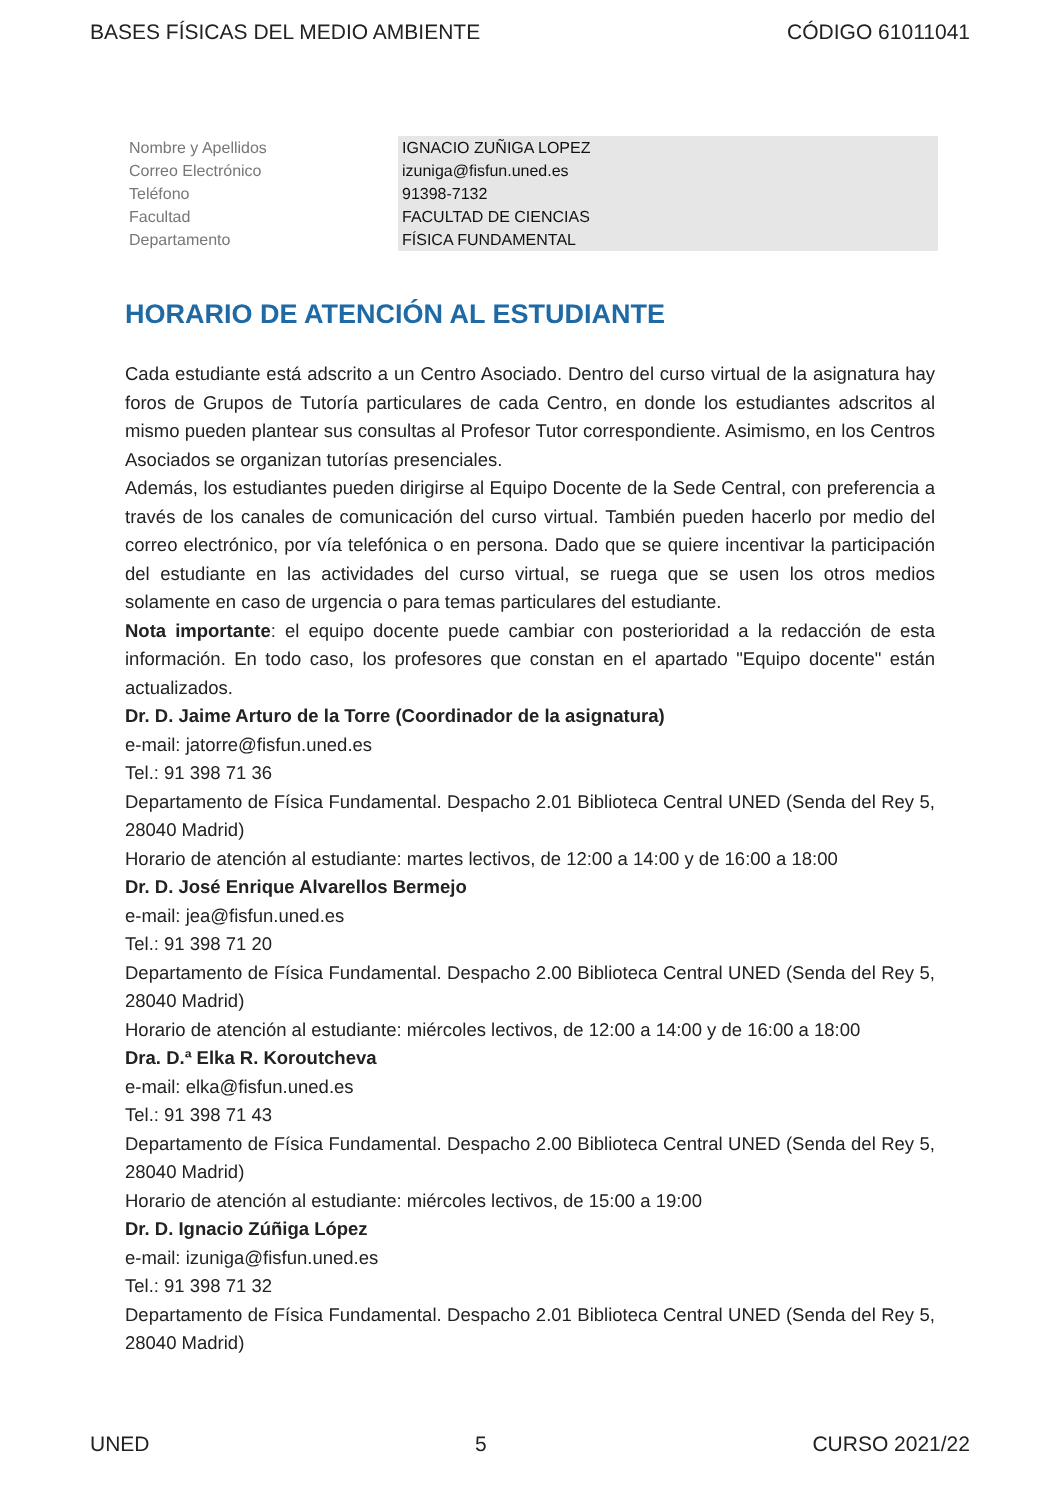BASES FÍSICAS DEL MEDIO AMBIENTE CÓDIGO 61011041
| Nombre y Apellidos | IGNACIO ZUÑIGA LOPEZ |
| Correo Electrónico | izuniga@fisfun.uned.es |
| Teléfono | 91398-7132 |
| Facultad | FACULTAD DE CIENCIAS |
| Departamento | FÍSICA FUNDAMENTAL |
HORARIO DE ATENCIÓN AL ESTUDIANTE
Cada estudiante está adscrito a un Centro Asociado. Dentro del curso virtual de la asignatura hay foros de Grupos de Tutoría particulares de cada Centro, en donde los estudiantes adscritos al mismo pueden plantear sus consultas al Profesor Tutor correspondiente. Asimismo, en los Centros Asociados se organizan tutorías presenciales.
Además, los estudiantes pueden dirigirse al Equipo Docente de la Sede Central, con preferencia a través de los canales de comunicación del curso virtual. También pueden hacerlo por medio del correo electrónico, por vía telefónica o en persona. Dado que se quiere incentivar la participación del estudiante en las actividades del curso virtual, se ruega que se usen los otros medios solamente en caso de urgencia o para temas particulares del estudiante.
Nota importante: el equipo docente puede cambiar con posterioridad a la redacción de esta información. En todo caso, los profesores que constan en el apartado "Equipo docente" están actualizados.
Dr. D. Jaime Arturo de la Torre (Coordinador de la asignatura)
e-mail: jatorre@fisfun.uned.es
Tel.: 91 398 71 36
Departamento de Física Fundamental. Despacho 2.01 Biblioteca Central UNED (Senda del Rey 5, 28040 Madrid)
Horario de atención al estudiante: martes lectivos, de 12:00 a 14:00 y de 16:00 a 18:00
Dr. D. José Enrique Alvarellos Bermejo
e-mail: jea@fisfun.uned.es
Tel.: 91 398 71 20
Departamento de Física Fundamental. Despacho 2.00 Biblioteca Central UNED (Senda del Rey 5, 28040 Madrid)
Horario de atención al estudiante: miércoles lectivos, de 12:00 a 14:00 y de 16:00 a 18:00
Dra. D.ª Elka R. Koroutcheva
e-mail: elka@fisfun.uned.es
Tel.: 91 398 71 43
Departamento de Física Fundamental. Despacho 2.00 Biblioteca Central UNED (Senda del Rey 5, 28040 Madrid)
Horario de atención al estudiante: miércoles lectivos, de 15:00 a 19:00
Dr. D. Ignacio Zúñiga López
e-mail: izuniga@fisfun.uned.es
Tel.: 91 398 71 32
Departamento de Física Fundamental. Despacho 2.01 Biblioteca Central UNED (Senda del Rey 5, 28040 Madrid)
UNED 5 CURSO 2021/22